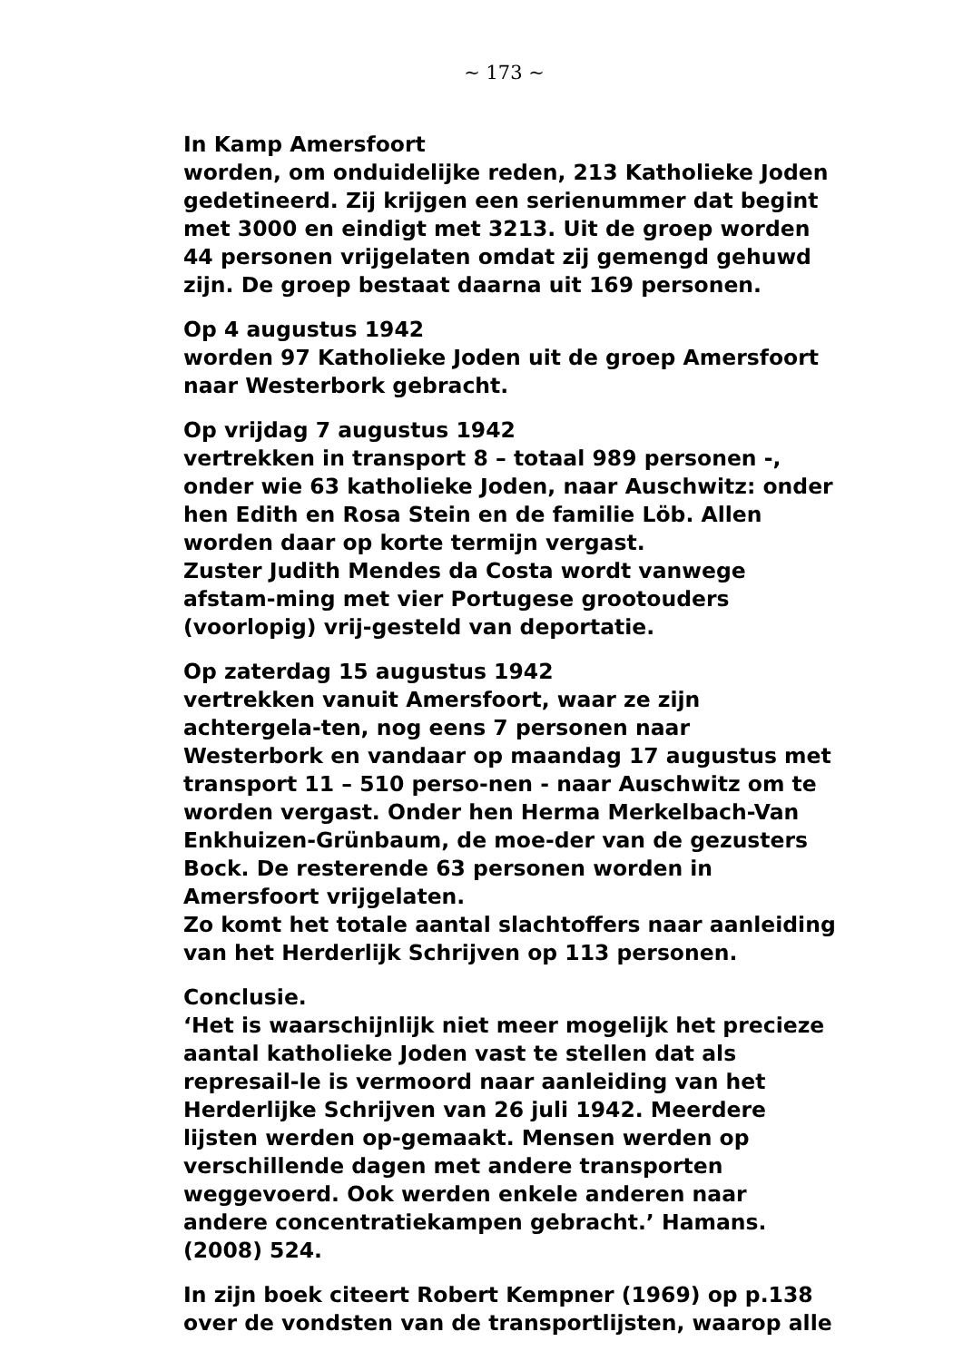~ 173 ~
In Kamp Amersfoort
worden, om onduidelijke reden, 213 Katholieke Joden gedetineerd. Zij krijgen een serienummer dat begint met 3000 en eindigt met 3213. Uit de groep worden 44 personen vrijgelaten omdat zij gemengd gehuwd zijn. De groep bestaat daarna uit 169 personen.
Op 4 augustus 1942
worden 97 Katholieke Joden uit de groep Amersfoort naar Westerbork gebracht.
Op vrijdag 7 augustus 1942
vertrekken in transport 8 – totaal 989 personen -, onder wie 63 katholieke Joden, naar Auschwitz: onder hen Edith en Rosa Stein en de familie Löb. Allen worden daar op korte termijn vergast.
Zuster Judith Mendes da Costa wordt vanwege afstam-ming met vier Portugese grootouders (voorlopig) vrij-gesteld van deportatie.
Op zaterdag 15 augustus 1942
vertrekken vanuit Amersfoort, waar ze zijn achtergela-ten, nog eens 7 personen naar Westerbork en vandaar op maandag 17 augustus met transport 11 – 510 perso-nen - naar Auschwitz om te worden vergast. Onder hen Herma Merkelbach-Van Enkhuizen-Grünbaum, de moe-der van de gezusters Bock. De resterende 63 personen worden in Amersfoort vrijgelaten.
Zo komt het totale aantal slachtoffers naar aanleiding van het Herderlijk Schrijven op 113 personen.
Conclusie.
‘Het is waarschijnlijk niet meer mogelijk het precieze aantal katholieke Joden vast te stellen dat als represail-le is vermoord naar aanleiding van het Herderlijke Schrijven van 26 juli 1942. Meerdere lijsten werden op-gemaakt. Mensen werden op verschillende dagen met andere transporten weggevoerd. Ook werden enkele anderen naar andere concentratiekampen gebracht.’ Hamans.(2008) 524.
In zijn boek citeert Robert Kempner (1969) op p.138 over de vondsten van de transportlijsten, waarop alle